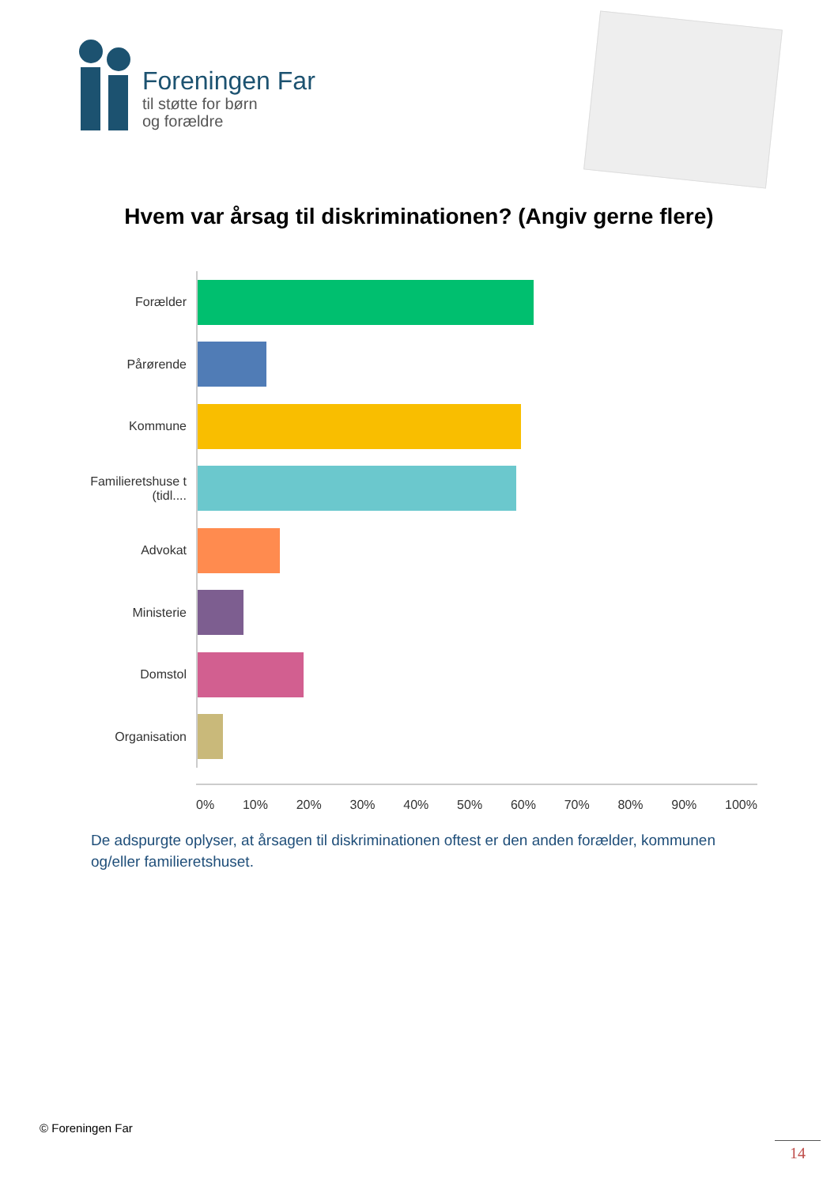Foreningen Far
til støtte for børn
og forældre
Hvem var årsag til diskriminationen? (Angiv gerne flere)
Forælder
Pårørende
Kommune
Familieretshuse t (tidl....
Advokat
Ministerie
Domstol
Organisation
0% 10% 20% 30% 40% 50% 60% 70% 80% 90% 100%
De adspurgte oplyser, at årsagen til diskriminationen oftest er den anden forælder, kommunen og/eller familieretshuset.
© Foreningen Far
14